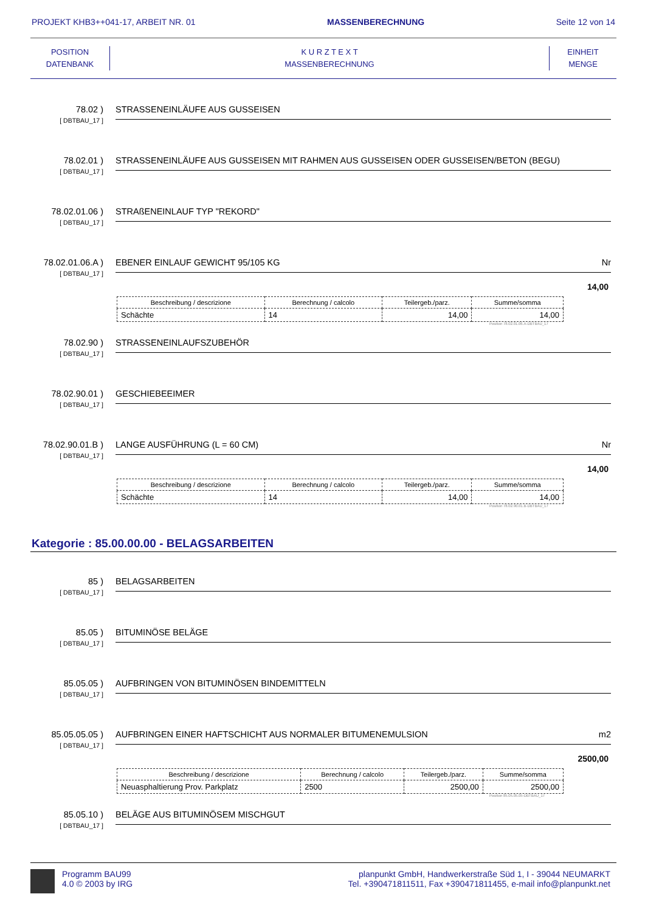PROJEKT KHB3++041-17, ARBEIT NR. 01 MASSENBERECHNUNG Seite 12 von 14
POSITION
DATENBANK
K U R Z T E X T
MASSENBERECHNUNG
EINHEIT
MENGE
78.02 )
[ DBTBAU_17 ]
STRASSENEINLÄUFE AUS GUSSEISEN
78.02.01 )
[ DBTBAU_17 ]
STRASSENEINLÄUFE AUS GUSSEISEN MIT RAHMEN AUS GUSSEISEN ODER GUSSEISEN/BETON (BEGU)
78.02.01.06 )
[ DBTBAU_17 ]
STRAßENEINLAUF TYP "REKORD"
78.02.01.06.A )
[ DBTBAU_17 ]
EBENER EINLAUF GEWICHT 95/105 KG Nr
14,00
| Beschreibung / descrizione | Berechnung / calcolo | Teilergeb./parz. | Summe/somma |
| --- | --- | --- | --- |
| Schächte | 14 | 14,00 | 14,00 |
Position 78.02.01.06.A-DBTBAU_17
78.02.90 )
[ DBTBAU_17 ]
STRASSENEINLAUFSZUBEHÖR
78.02.90.01 )
[ DBTBAU_17 ]
GESCHIEBEEIMER
78.02.90.01.B )
[ DBTBAU_17 ]
LANGE AUSFÜHRUNG (L = 60 CM) Nr
14,00
| Beschreibung / descrizione | Berechnung / calcolo | Teilergeb./parz. | Summe/somma |
| --- | --- | --- | --- |
| Schächte | 14 | 14,00 | 14,00 |
Position 78.02.90.01.B-DBTBAU_17
Kategorie : 85.00.00.00 - BELAGSARBEITEN
85 )
[ DBTBAU_17 ]
BELAGSARBEITEN
85.05 )
[ DBTBAU_17 ]
BITUMINÖSE BELÄGE
85.05.05 )
[ DBTBAU_17 ]
AUFBRINGEN VON BITUMINÖSEN BINDEMITTELN
85.05.05.05 )
[ DBTBAU_17 ]
AUFBRINGEN EINER HAFTSCHICHT AUS NORMALER BITUMENEMULSION m2
2500,00
| Beschreibung / descrizione | Berechnung / calcolo | Teilergeb./parz. | Summe/somma |
| --- | --- | --- | --- |
| Neuasphaltierung Prov. Parkplatz | 2500 | 2500,00 | 2500,00 |
Position 85.05.05.05-DBTBAU_17
85.05.10 )
[ DBTBAU_17 ]
BELÄGE AUS BITUMINÖSEM MISCHGUT
Programm BAU99
4.0 © 2003 by IRG
planpunkt GmbH, Handwerkerstraße Süd 1, I - 39044 NEUMARKT
Tel. +390471811511, Fax +390471811455, e-mail info@planpunkt.net